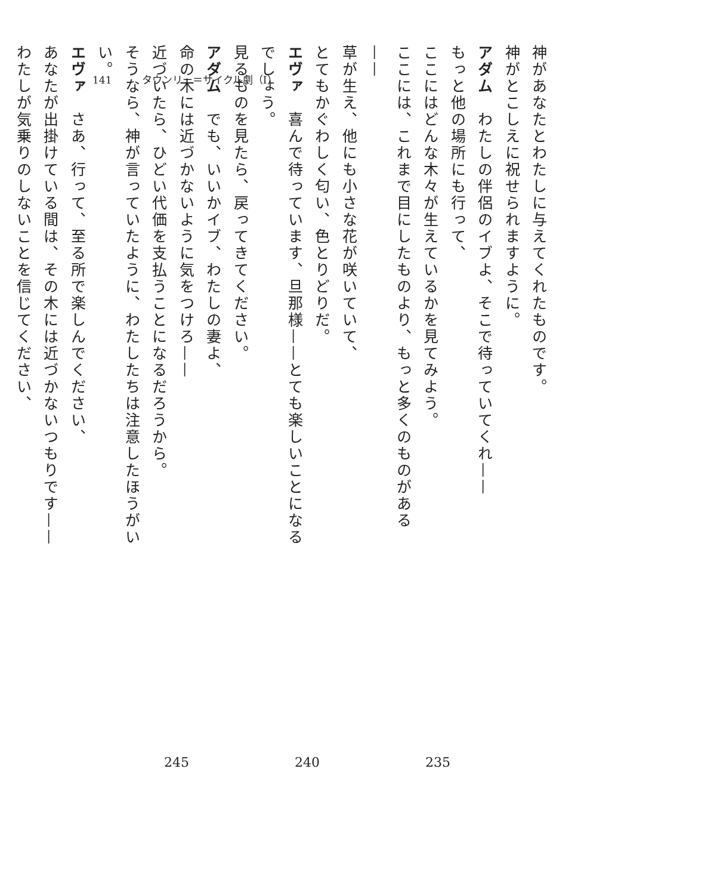141 タウンリー＝サイクル劇（I）
神があなたとわたしに与えてくれたものです。
神がとこしえに祝せられますように。
アダム　わたしの伴侶のイブよ、そこで待っていてくれ——
もっと他の場所にも行って、
ここにはどんな木々が生えているかを見てみよう。
ここには、これまで目にしたものより、もっと多くのものがある——
草が生え、他にも小さな花が咲いていて、
とてもかぐわしく匂い、色とりどりだ。
エヴァ　喜んで待っています、旦那様——とても楽しいことになるでしょう。
見るものを見たら、戻ってきてください。
アダム　でも、いいかイブ、わたしの妻よ、
命の木には近づかないように気をつけろ——
近づいたら、ひどい代価を支払うことになるだろうから。
そうなら、神が言っていたように、わたしたちは注意したほうがいい。
エヴァ　さあ、行って、至る所で楽しんでください、
あなたが出掛けている間は、その木には近づかないつもりです——
わたしが気乗りのしないことを信じてください、
245 240 235